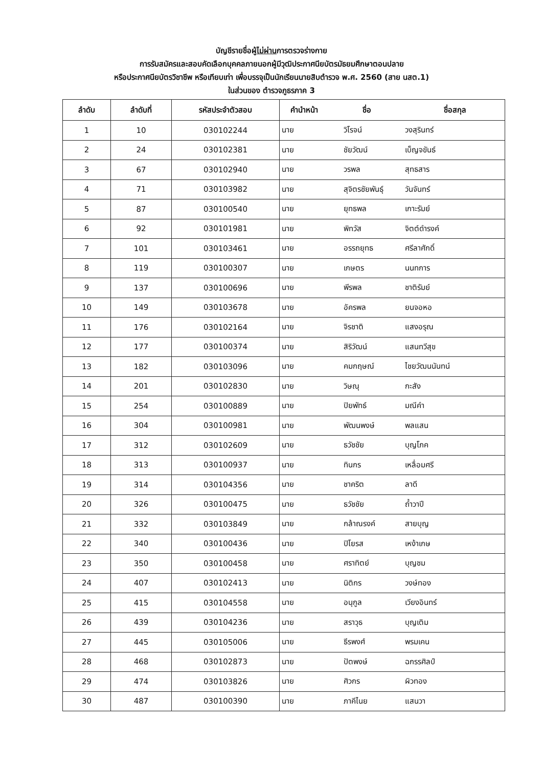บัญชีรายชื่อผู้ไม่ผ่านการตรวจร่างกาย
การรับสมัครและสอบคัดเลือกบุคคลภายนอกผู้มีวุฒิประกาศนียบัตรมัธยมศึกษาตอนปลาย
หรือประกาศนียบัตรวิชาชีพ หรือเทียบเท่า เพื่อบรรจุเป็นนักเรียนนายสิบตำรวจ พ.ศ. 2560 (สาย นสต.1)
ในส่วนของ ตำรวจภูธรภาค 3
| ลำดับ | ลำดับที่ | รหัสประจำตัวสอบ | คำนำหน้า | ชื่อ | ชื่อสกุล |
| --- | --- | --- | --- | --- | --- |
| 1 | 10 | 030102244 | นาย | วิโรจน์ | วงสุรินทร์ |
| 2 | 24 | 030102381 | นาย | ชัยวัฒน์ | เบ็ญจขันธ์ |
| 3 | 67 | 030102940 | นาย | วรพล | สุทธสาร |
| 4 | 71 | 030103982 | นาย | สุจิตรชัยพันธุ์ | วันจันทร์ |
| 5 | 87 | 030100540 | นาย | ยุทธพล | เกาะรัมย์ |
| 6 | 92 | 030101981 | นาย | พิทวัส | จิตต์ดำรงค์ |
| 7 | 101 | 030103461 | นาย | อรรถยุทธ | ศรีลาศักดิ์ |
| 8 | 119 | 030100307 | นาย | เกษตร | นนทการ |
| 9 | 137 | 030100696 | นาย | พีรพล | ชาติรัมย์ |
| 10 | 149 | 030103678 | นาย | อัครพล | ยนจอหอ |
| 11 | 176 | 030102164 | นาย | จิรชาติ | แสงอรุณ |
| 12 | 177 | 030100374 | นาย | สิริวัฒน์ | แสนทวีสุข |
| 13 | 182 | 030103096 | นาย | คมกฤษณ์ | ไชยวัฒนนันทน์ |
| 14 | 201 | 030102830 | นาย | วิษณุ | กะสัง |
| 15 | 254 | 030100889 | นาย | ปิยพัทธ์ | มณีคำ |
| 16 | 304 | 030100981 | นาย | พัฒนพงษ์ | พลแสน |
| 17 | 312 | 030102609 | นาย | ธวัชชัย | บุญโภค |
| 18 | 313 | 030100937 | นาย | ทินกร | เหลื่อมศรี |
| 19 | 314 | 030104356 | นาย | ชาคริต | ลาดี |
| 20 | 326 | 030100475 | นาย | ธวัชชัย | ถ้ำวาปี |
| 21 | 332 | 030103849 | นาย | กล้าณรงค์ | สายบุญ |
| 22 | 340 | 030100436 | นาย | ปิโยรส | เหง้าเกษ |
| 23 | 350 | 030100458 | นาย | ศราทิตย์ | บุญชม |
| 24 | 407 | 030102413 | นาย | นิติกร | วงษ์ทอง |
| 25 | 415 | 030104558 | นาย | อนุกูล | เวียงอินทร์ |
| 26 | 439 | 030104236 | นาย | สราวุธ | บุญเติม |
| 27 | 445 | 030105006 | นาย | ธีรพงศ์ | พรมเคน |
| 28 | 468 | 030102873 | นาย | ปัตพงษ์ | ฉกรรศิลป์ |
| 29 | 474 | 030103826 | นาย | ศิวกร | ผิวทอง |
| 30 | 487 | 030100390 | นาย | ภาคีไนย | แสนวา |